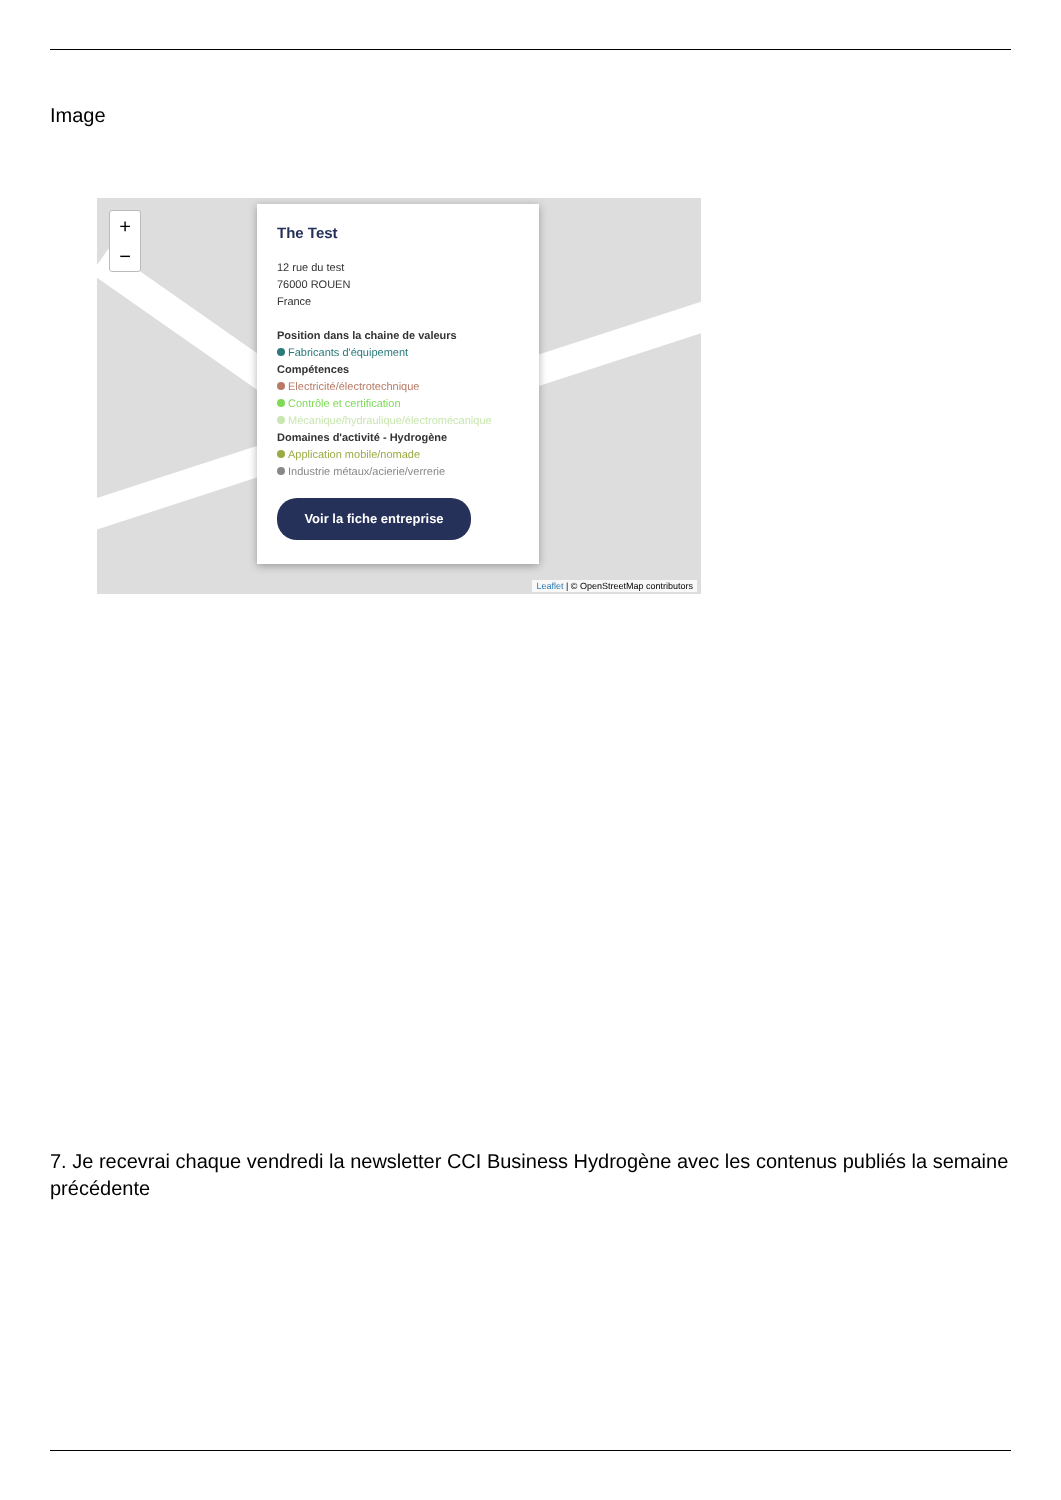Image
+
−
The Test
12 rue du test
76000 ROUEN
France
Position dans la chaine de valeurs
Fabricants d'équipement
Compétences
Electricité/électrotechnique
Contrôle et certification
Mécanique/hydraulique/électromécanique
Domaines d'activité - Hydrogène
Application mobile/nomade
Industrie métaux/acierie/verrerie
Voir la fiche entreprise
Leaflet | © OpenStreetMap contributors
7. Je recevrai chaque vendredi la newsletter CCI Business Hydrogène avec les contenus publiés la semaine précédente